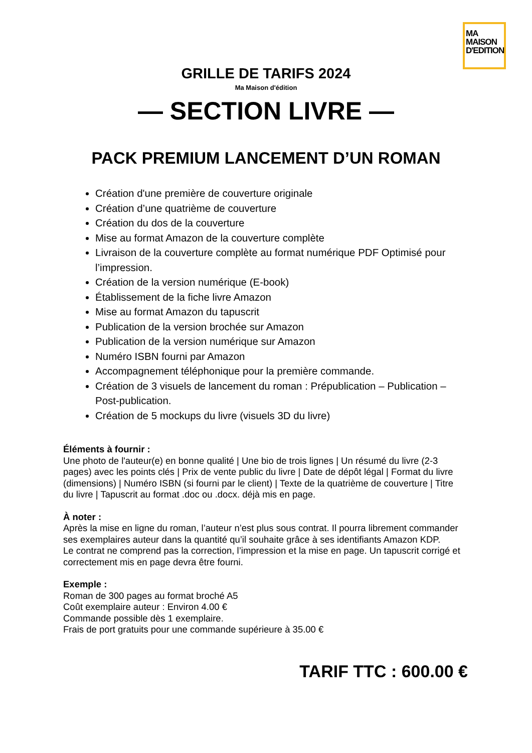MA
MAISON
D'EDITION
GRILLE DE TARIFS 2024
Ma Maison d'édition
— SECTION LIVRE —
PACK PREMIUM LANCEMENT D’UN ROMAN
Création d'une première de couverture originale
Création d’une quatrième de couverture
Création du dos de la couverture
Mise au format Amazon de la couverture complète
Livraison de la couverture complète au format numérique PDF Optimisé pour l’impression.
Création de la version numérique (E-book)
Établissement de la fiche livre Amazon
Mise au format Amazon du tapuscrit
Publication de la version brochée sur Amazon
Publication de la version numérique sur Amazon
Numéro ISBN fourni par Amazon
Accompagnement téléphonique pour la première commande.
Création de 3 visuels de lancement du roman : Prépublication – Publication – Post-publication.
Création de 5 mockups du livre (visuels 3D du livre)
Éléments à fournir :
Une photo de l'auteur(e) en bonne qualité | Une bio de trois lignes | Un résumé du livre (2-3 pages) avec les points clés | Prix de vente public du livre | Date de dépôt légal | Format du livre (dimensions) | Numéro ISBN (si fourni par le client) | Texte de la quatrième de couverture | Titre du livre | Tapuscrit au format .doc ou .docx. déjà mis en page.
À noter :
Après la mise en ligne du roman, l’auteur n’est plus sous contrat. Il pourra librement commander ses exemplaires auteur dans la quantité qu’il souhaite grâce à ses identifiants Amazon KDP.
Le contrat ne comprend pas la correction, l’impression et la mise en page. Un tapuscrit corrigé et correctement mis en page devra être fourni.
Exemple :
Roman de 300 pages au format broché A5
Coût exemplaire auteur : Environ 4.00 €
Commande possible dès 1 exemplaire.
Frais de port gratuits pour une commande supérieure à 35.00 €
TARIF TTC : 600.00 €